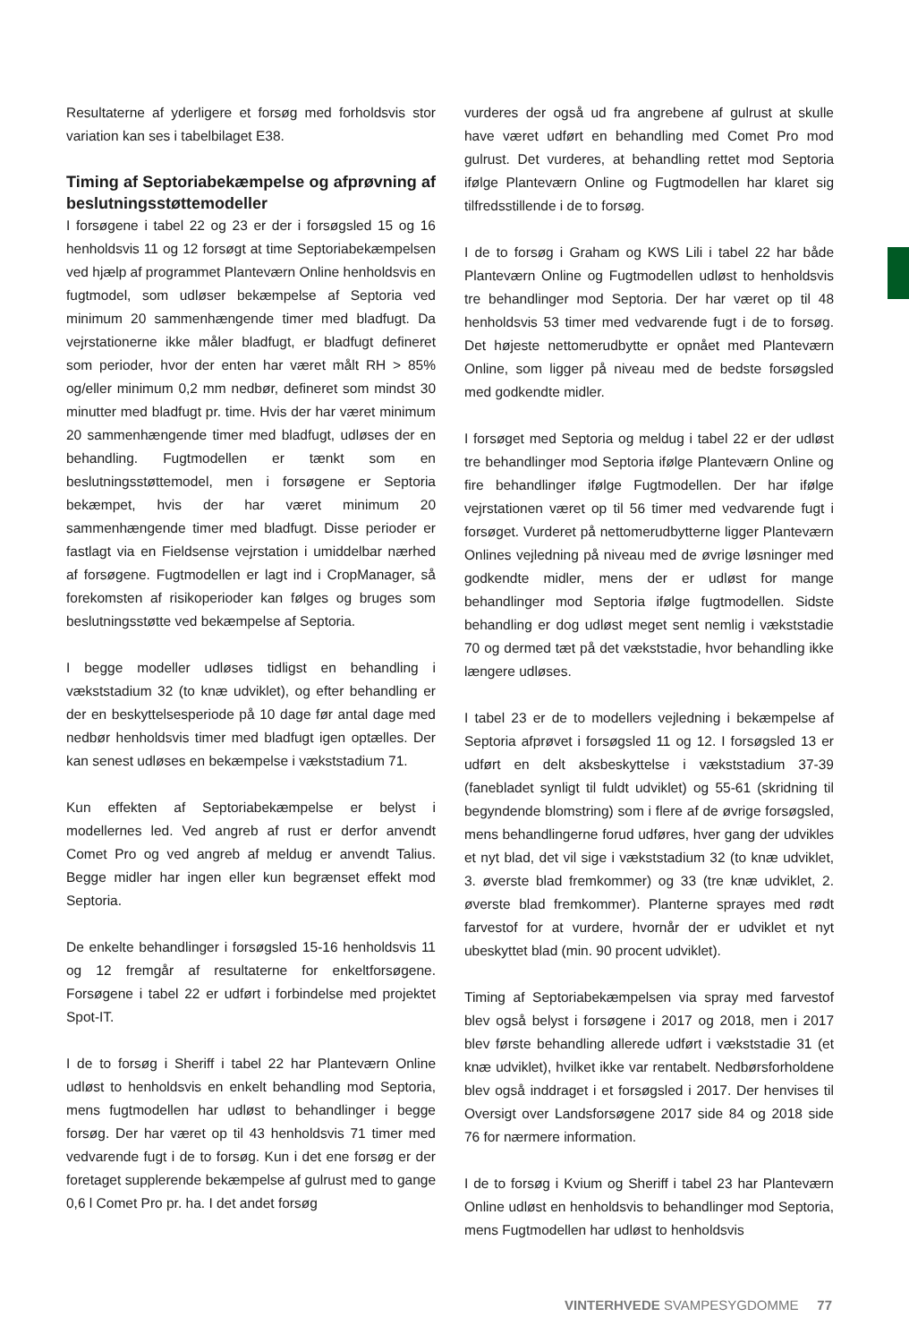Resultaterne af yderligere et forsøg med forholdsvis stor variation kan ses i tabelbilaget E38.
Timing af Septoriabekæmpelse og afprøvning af beslutningsstøttemodeller
I forsøgene i tabel 22 og 23 er der i forsøgsled 15 og 16 henholdsvis 11 og 12 forsøgt at time Septoriabekæmpelsen ved hjælp af programmet Planteværn Online henholdsvis en fugtmodel, som udløser bekæmpelse af Septoria ved minimum 20 sammenhængende timer med bladfugt. Da vejrstationerne ikke måler bladfugt, er bladfugt defineret som perioder, hvor der enten har været målt RH > 85% og/eller minimum 0,2 mm nedbør, defineret som mindst 30 minutter med bladfugt pr. time. Hvis der har været minimum 20 sammenhængende timer med bladfugt, udløses der en behandling. Fugtmodellen er tænkt som en beslutningsstøttemodel, men i forsøgene er Septoria bekæmpet, hvis der har været minimum 20 sammenhængende timer med bladfugt. Disse perioder er fastlagt via en Fieldsense vejrstation i umiddelbar nærhed af forsøgene. Fugtmodellen er lagt ind i CropManager, så forekomsten af risikoperioder kan følges og bruges som beslutningsstøtte ved bekæmpelse af Septoria.
I begge modeller udløses tidligst en behandling i vækststadium 32 (to knæ udviklet), og efter behandling er der en beskyttelsesperiode på 10 dage før antal dage med nedbør henholdsvis timer med bladfugt igen optælles. Der kan senest udløses en bekæmpelse i vækststadium 71.
Kun effekten af Septoriabekæmpelse er belyst i modellernes led. Ved angreb af rust er derfor anvendt Comet Pro og ved angreb af meldug er anvendt Talius. Begge midler har ingen eller kun begrænset effekt mod Septoria.
De enkelte behandlinger i forsøgsled 15-16 henholdsvis 11 og 12 fremgår af resultaterne for enkeltforsøgene. Forsøgene i tabel 22 er udført i forbindelse med projektet Spot-IT.
I de to forsøg i Sheriff i tabel 22 har Planteværn Online udløst to henholdsvis en enkelt behandling mod Septoria, mens fugtmodellen har udløst to behandlinger i begge forsøg. Der har været op til 43 henholdsvis 71 timer med vedvarende fugt i de to forsøg. Kun i det ene forsøg er der foretaget supplerende bekæmpelse af gulrust med to gange 0,6 l Comet Pro pr. ha. I det andet forsøg
vurderes der også ud fra angrebene af gulrust at skulle have været udført en behandling med Comet Pro mod gulrust. Det vurderes, at behandling rettet mod Septoria ifølge Planteværn Online og Fugtmodellen har klaret sig tilfredsstillende i de to forsøg.
I de to forsøg i Graham og KWS Lili i tabel 22 har både Planteværn Online og Fugtmodellen udløst to henholdsvis tre behandlinger mod Septoria. Der har været op til 48 henholdsvis 53 timer med vedvarende fugt i de to forsøg. Det højeste nettomerudbytte er opnået med Planteværn Online, som ligger på niveau med de bedste forsøgsled med godkendte midler.
I forsøget med Septoria og meldug i tabel 22 er der udløst tre behandlinger mod Septoria ifølge Planteværn Online og fire behandlinger ifølge Fugtmodellen. Der har ifølge vejrstationen været op til 56 timer med vedvarende fugt i forsøget. Vurderet på nettomerudbytterne ligger Planteværn Onlines vejledning på niveau med de øvrige løsninger med godkendte midler, mens der er udløst for mange behandlinger mod Septoria ifølge fugtmodellen. Sidste behandling er dog udløst meget sent nemlig i vækststadie 70 og dermed tæt på det vækststadie, hvor behandling ikke længere udløses.
I tabel 23 er de to modellers vejledning i bekæmpelse af Septoria afprøvet i forsøgsled 11 og 12. I forsøgsled 13 er udført en delt aksbeskyttelse i vækststadium 37-39 (fanebladet synligt til fuldt udviklet) og 55-61 (skridning til begyndende blomstring) som i flere af de øvrige forsøgsled, mens behandlingerne forud udføres, hver gang der udvikles et nyt blad, det vil sige i vækststadium 32 (to knæ udviklet, 3. øverste blad fremkommer) og 33 (tre knæ udviklet, 2. øverste blad fremkommer). Planterne sprayes med rødt farvestof for at vurdere, hvornår der er udviklet et nyt ubeskyttet blad (min. 90 procent udviklet).
Timing af Septoriabekæmpelsen via spray med farvestof blev også belyst i forsøgene i 2017 og 2018, men i 2017 blev første behandling allerede udført i vækststadie 31 (et knæ udviklet), hvilket ikke var rentabelt. Nedbørsforholdene blev også inddraget i et forsøgsled i 2017. Der henvises til Oversigt over Landsforsøgene 2017 side 84 og 2018 side 76 for nærmere information.
I de to forsøg i Kvium og Sheriff i tabel 23 har Planteværn Online udløst en henholdsvis to behandlinger mod Septoria, mens Fugtmodellen har udløst to henholdsvis
VINTERHVEDE SVAMPESYGDOMME 77